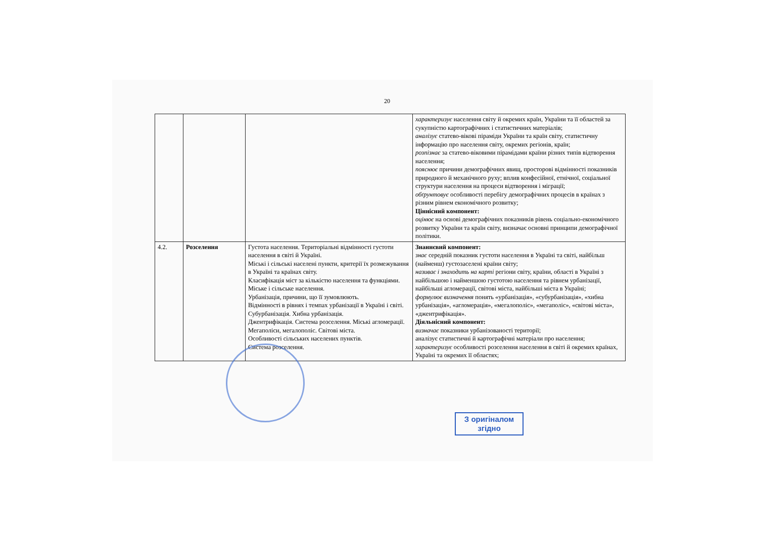20
| | | | характеризує населення світу й окремих країн, України та її областей за сукупністю картографічних і статистичних матеріалів; аналізує статево-вікові піраміди України та країн світу, статистичну інформацію про населення світу, окремих регіонів, країн; розпізнає за статево-віковими пірамідами країни різних типів відтворення населення; пояснює причини демографічних явищ, просторові відмінності показників природного й механічного руху; вплив конфесійної, етнічної, соціальної структури населення на процеси відтворення і міграції; обґрунтовує особливості перебігу демографічних процесів в країнах з різним рівнем економічного розвитку; Ціннісний компонент: оцінює на основі демографічних показників рівень соціально-економічного розвитку України та країн світу, визначає основні принципи демографічної політики. |
| 4.2. | Розселення | Густота населення. Територіальні відмінності густоти населення в світі й Україні. Міські і сільські населені пункти, критерії їх розмежування в Україні та країнах світу. Класифікація міст за кількістю населення та функціями. Міське і сільське населення. Урбанізація, причини, що її зумовлюють. Відмінності в рівнях і темпах урбанізації в Україні і світі. Субурбанізація. Хибна урбанізація. Джентрифікація. Система розселення. Міські агломерації. Мегаполіси, мегалополіс. Світові міста. Особливості сільських населених пунктів. Система розселення. | Знаннєвий компонент: знає середній показник густоти населення в Україні та світі, найбільш (найменш) густозаселені країни світу; називає і знаходить на карті регіони світу, країни, області в Україні з найбільшою і найменшою густотою населення та рівнем урбанізації, найбільші агломерації, світові міста, найбільші міста в Україні; формулює визначення понять «урбанізація», «субурбанізація», «хибна урбанізація», «агломерація», «мегалополіс», «мегаполіс», «світові міста», «джентрифікація». Діяльнісний компонент: визначає показники урбанізованості території; аналізує статистичні й картографічні матеріали про населення; характеризує особливості розселення населення в світі й окремих країнах, Україні та окремих її областях; |
З оригіналом
згідно